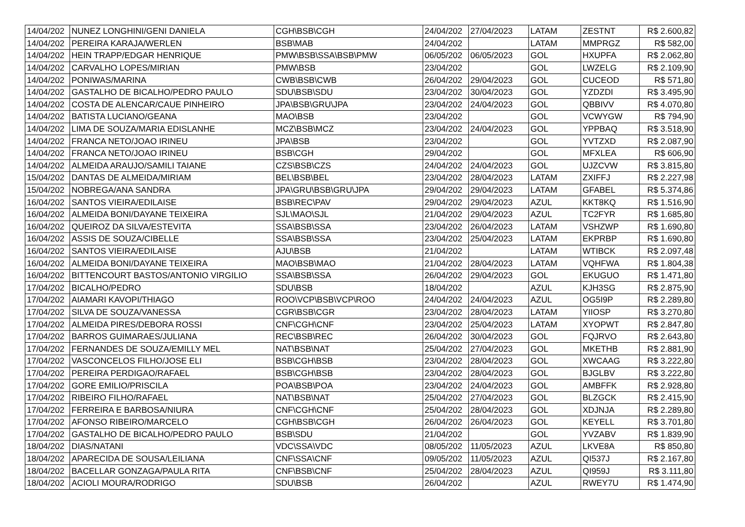| 14/04/202 | NUNEZ LONGHINI/GENI DANIELA | CGH\BSB\CGH | 24/04/202 | 27/04/2023 | LATAM | ZESTNT | R$ 2.600,82 |
| 14/04/202 | PEREIRA KARAJA/WERLEN | BSB\MAB | 24/04/202 | | LATAM | MMPRGZ | R$ 582,00 |
| 14/04/202 | HEIN TRAPP/EDGAR HENRIQUE | PMW\BSB\SSA\BSB\PMW | 06/05/202 | 06/05/2023 | GOL | HXUPFA | R$ 2.062,80 |
| 14/04/202 | CARVALHO LOPES/MIRIAN | PMW\BSB | 23/04/202 | | GOL | LWZELG | R$ 2.109,90 |
| 14/04/202 | PONIWAS/MARINA | CWB\BSB\CWB | 26/04/202 | 29/04/2023 | GOL | CUCEOD | R$ 571,80 |
| 14/04/202 | GASTALHO DE BICALHO/PEDRO PAULO | SDU\BSB\SDU | 23/04/202 | 30/04/2023 | GOL | YZDZDI | R$ 3.495,90 |
| 14/04/202 | COSTA DE ALENCAR/CAUE PINHEIRO | JPA\BSB\GRU\JPA | 23/04/202 | 24/04/2023 | GOL | QBBIVV | R$ 4.070,80 |
| 14/04/202 | BATISTA LUCIANO/GEANA | MAO\BSB | 23/04/202 | | GOL | VCWYGW | R$ 794,90 |
| 14/04/202 | LIMA DE SOUZA/MARIA EDISLANHE | MCZ\BSB\MCZ | 23/04/202 | 24/04/2023 | GOL | YPPBAQ | R$ 3.518,90 |
| 14/04/202 | FRANCA NETO/JOAO IRINEU | JPA\BSB | 23/04/202 | | GOL | YVTZXD | R$ 2.087,90 |
| 14/04/202 | FRANCA NETO/JOAO IRINEU | BSB\CGH | 29/04/202 | | GOL | MFXLEA | R$ 606,90 |
| 14/04/202 | ALMEIDA ARAUJO/SAMILI TAIANE | CZS\BSB\CZS | 24/04/202 | 24/04/2023 | GOL | UJZCVW | R$ 3.815,80 |
| 15/04/202 | DANTAS DE ALMEIDA/MIRIAM | BEL\BSB\BEL | 23/04/202 | 28/04/2023 | LATAM | ZXIFFJ | R$ 2.227,98 |
| 15/04/202 | NOBREGA/ANA SANDRA | JPA\GRU\BSB\GRU\JPA | 29/04/202 | 29/04/2023 | LATAM | GFABEL | R$ 5.374,86 |
| 16/04/202 | SANTOS VIEIRA/EDILAISE | BSB\REC\PAV | 29/04/202 | 29/04/2023 | AZUL | KKT8KQ | R$ 1.516,90 |
| 16/04/202 | ALMEIDA BONI/DAYANE TEIXEIRA | SJL\MAO\SJL | 21/04/202 | 29/04/2023 | AZUL | TC2FYR | R$ 1.685,80 |
| 16/04/202 | QUEIROZ DA SILVA/ESTEVITA | SSA\BSB\SSA | 23/04/202 | 26/04/2023 | LATAM | VSHZWP | R$ 1.690,80 |
| 16/04/202 | ASSIS DE SOUZA/CIBELLE | SSA\BSB\SSA | 23/04/202 | 25/04/2023 | LATAM | EKPRBP | R$ 1.690,80 |
| 16/04/202 | SANTOS VIEIRA/EDILAISE | AJU\BSB | 21/04/202 | | LATAM | WTIBCK | R$ 2.097,48 |
| 16/04/202 | ALMEIDA BONI/DAYANE TEIXEIRA | MAO\BSB\MAO | 21/04/202 | 28/04/2023 | LATAM | VQHFWA | R$ 1.804,38 |
| 16/04/202 | BITTENCOURT BASTOS/ANTONIO VIRGILIO | SSA\BSB\SSA | 26/04/202 | 29/04/2023 | GOL | EKUGUO | R$ 1.471,80 |
| 17/04/202 | BICALHO/PEDRO | SDU\BSB | 18/04/202 | | AZUL | KJH3SG | R$ 2.875,90 |
| 17/04/202 | AIAMARI KAVOPI/THIAGO | ROO\VCP\BSB\VCP\ROO | 24/04/202 | 24/04/2023 | AZUL | OG5I9P | R$ 2.289,80 |
| 17/04/202 | SILVA DE SOUZA/VANESSA | CGR\BSB\CGR | 23/04/202 | 28/04/2023 | LATAM | YIIOSP | R$ 3.270,80 |
| 17/04/202 | ALMEIDA PIRES/DEBORA ROSSI | CNF\CGH\CNF | 23/04/202 | 25/04/2023 | LATAM | XYOPWT | R$ 2.847,80 |
| 17/04/202 | BARROS GUIMARAES/JULIANA | REC\BSB\REC | 26/04/202 | 30/04/2023 | GOL | FQJRVO | R$ 2.643,80 |
| 17/04/202 | FERNANDES DE SOUZA/EMILLY MEL | NAT\BSB\NAT | 25/04/202 | 27/04/2023 | GOL | MKETHB | R$ 2.881,90 |
| 17/04/202 | VASCONCELOS FILHO/JOSE ELI | BSB\CGH\BSB | 23/04/202 | 28/04/2023 | GOL | XWCAAG | R$ 3.222,80 |
| 17/04/202 | PEREIRA PERDIGAO/RAFAEL | BSB\CGH\BSB | 23/04/202 | 28/04/2023 | GOL | BJGLBV | R$ 3.222,80 |
| 17/04/202 | GORE EMILIO/PRISCILA | POA\BSB\POA | 23/04/202 | 24/04/2023 | GOL | AMBFFK | R$ 2.928,80 |
| 17/04/202 | RIBEIRO FILHO/RAFAEL | NAT\BSB\NAT | 25/04/202 | 27/04/2023 | GOL | BLZGCK | R$ 2.415,90 |
| 17/04/202 | FERREIRA E BARBOSA/NIURA | CNF\CGH\CNF | 25/04/202 | 28/04/2023 | GOL | XDJNJA | R$ 2.289,80 |
| 17/04/202 | AFONSO RIBEIRO/MARCELO | CGH\BSB\CGH | 26/04/202 | 26/04/2023 | GOL | KEYELL | R$ 3.701,80 |
| 17/04/202 | GASTALHO DE BICALHO/PEDRO PAULO | BSB\SDU | 21/04/202 | | GOL | YVZABV | R$ 1.839,90 |
| 18/04/202 | DIAS/NATANI | VDC\SSA\VDC | 08/05/202 | 11/05/2023 | AZUL | LKVE8A | R$ 850,80 |
| 18/04/202 | APARECIDA DE SOUSA/LEILIANA | CNF\SSA\CNF | 09/05/202 | 11/05/2023 | AZUL | QI537J | R$ 2.167,80 |
| 18/04/202 | BACELLAR GONZAGA/PAULA RITA | CNF\BSB\CNF | 25/04/202 | 28/04/2023 | AZUL | QI959J | R$ 3.111,80 |
| 18/04/202 | ACIOLI MOURA/RODRIGO | SDU\BSB | 26/04/202 | | AZUL | RWEY7U | R$ 1.474,90 |